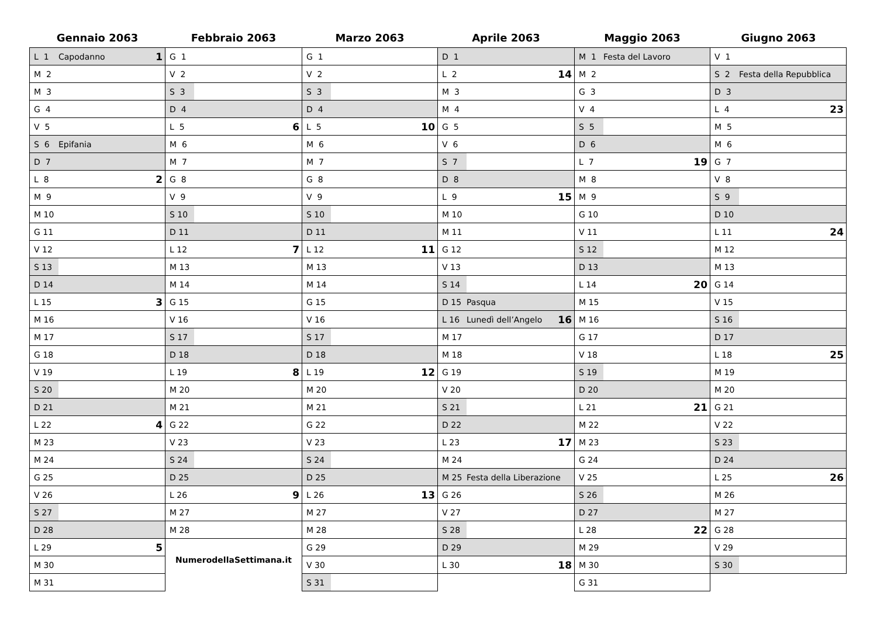Gennaio 2063
| L 1 | Capodanno | 1 |
| M 2 | | |
| M 3 | | |
| G 4 | | |
| V 5 | | |
| S 6 | Epifania | |
| D 7 | | |
| L 8 | | 2 |
| M 9 | | |
| M 10 | | |
| G 11 | | |
| V 12 | | |
| S 13 | | |
| D 14 | | |
| L 15 | | 3 |
| M 16 | | |
| M 17 | | |
| G 18 | | |
| V 19 | | |
| S 20 | | |
| D 21 | | |
| L 22 | | 4 |
| M 23 | | |
| M 24 | | |
| G 25 | | |
| V 26 | | |
| S 27 | | |
| D 28 | | |
| L 29 | | 5 |
| M 30 | | |
| M 31 | | |
Febbraio 2063
| G 1 | | |
| V 2 | | |
| S 3 | | |
| D 4 | | |
| L 5 | | 6 |
| M 6 | | |
| M 7 | | |
| G 8 | | |
| V 9 | | |
| S 10 | | |
| D 11 | | |
| L 12 | | 7 |
| M 13 | | |
| M 14 | | |
| G 15 | | |
| V 16 | | |
| S 17 | | |
| D 18 | | |
| L 19 | | 8 |
| M 20 | | |
| M 21 | | |
| G 22 | | |
| V 23 | | |
| S 24 | | |
| D 25 | | |
| L 26 | | 9 |
| M 27 | | |
| M 28 | | |
NumerodellaSettimana.it
Marzo 2063
| G 1 | | |
| V 2 | | |
| S 3 | | |
| D 4 | | |
| L 5 | | 10 |
| M 6 | | |
| M 7 | | |
| G 8 | | |
| V 9 | | |
| S 10 | | |
| D 11 | | |
| L 12 | | 11 |
| M 13 | | |
| M 14 | | |
| G 15 | | |
| V 16 | | |
| S 17 | | |
| D 18 | | |
| L 19 | | 12 |
| M 20 | | |
| M 21 | | |
| G 22 | | |
| V 23 | | |
| S 24 | | |
| D 25 | | |
| L 26 | | 13 |
| M 27 | | |
| M 28 | | |
| G 29 | | |
| V 30 | | |
| S 31 | | |
Aprile 2063
| D 1 | | |
| L 2 | | 14 |
| M 3 | | |
| M 4 | | |
| G 5 | | |
| V 6 | | |
| S 7 | | |
| D 8 | | |
| L 9 | | 15 |
| M 10 | | |
| M 11 | | |
| G 12 | | |
| V 13 | | |
| S 14 | | |
| D 15 | Pasqua | |
| L 16 | Lunedì dell’Angelo | 16 |
| M 17 | | |
| M 18 | | |
| G 19 | | |
| V 20 | | |
| S 21 | | |
| D 22 | | |
| L 23 | | 17 |
| M 24 | | |
| M 25 | Festa della Liberazione | |
| G 26 | | |
| V 27 | | |
| S 28 | | |
| D 29 | | |
| L 30 | | 18 |
Maggio 2063
| M 1 | Festa del Lavoro | |
| M 2 | | |
| G 3 | | |
| V 4 | | |
| S 5 | | |
| D 6 | | |
| L 7 | | 19 |
| M 8 | | |
| M 9 | | |
| G 10 | | |
| V 11 | | |
| S 12 | | |
| D 13 | | |
| L 14 | | 20 |
| M 15 | | |
| M 16 | | |
| G 17 | | |
| V 18 | | |
| S 19 | | |
| D 20 | | |
| L 21 | | 21 |
| M 22 | | |
| M 23 | | |
| G 24 | | |
| V 25 | | |
| S 26 | | |
| D 27 | | |
| L 28 | | 22 |
| M 29 | | |
| M 30 | | |
| G 31 | | |
Giugno 2063
| V 1 | | |
| S 2 | Festa della Repubblica | |
| D 3 | | |
| L 4 | | 23 |
| M 5 | | |
| M 6 | | |
| G 7 | | |
| V 8 | | |
| S 9 | | |
| D 10 | | |
| L 11 | | 24 |
| M 12 | | |
| M 13 | | |
| G 14 | | |
| V 15 | | |
| S 16 | | |
| D 17 | | |
| L 18 | | 25 |
| M 19 | | |
| M 20 | | |
| G 21 | | |
| V 22 | | |
| S 23 | | |
| D 24 | | |
| L 25 | | 26 |
| M 26 | | |
| M 27 | | |
| G 28 | | |
| V 29 | | |
| S 30 | | |